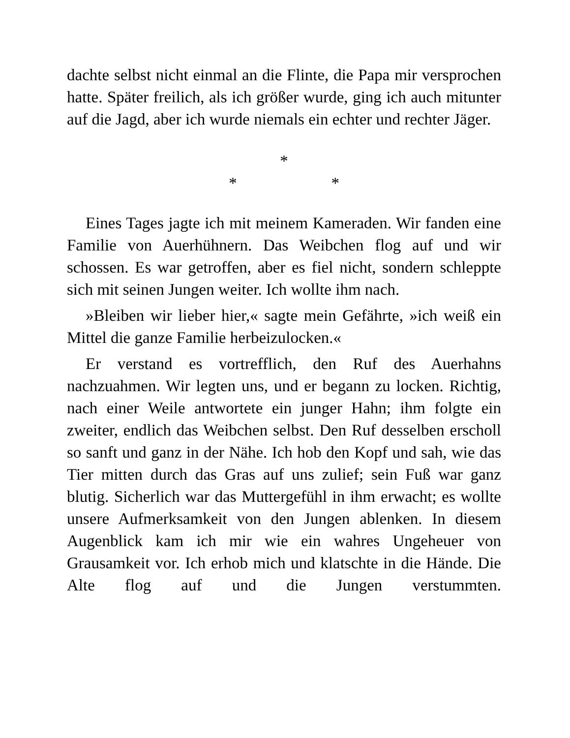dachte selbst nicht einmal an die Flinte, die Papa mir versprochen hatte. Später freilich, als ich größer wurde, ging ich auch mitunter auf die Jagd, aber ich wurde niemals ein echter und rechter Jäger.
*
* *
Eines Tages jagte ich mit meinem Kameraden. Wir fanden eine Familie von Auerhühnern. Das Weibchen flog auf und wir schossen. Es war getroffen, aber es fiel nicht, sondern schleppte sich mit seinen Jungen weiter. Ich wollte ihm nach.
»Bleiben wir lieber hier,« sagte mein Gefährte, »ich weiß ein Mittel die ganze Familie herbeizulocken.«
Er verstand es vortrefflich, den Ruf des Auerhahns nachzuahmen. Wir legten uns, und er begann zu locken. Richtig, nach einer Weile antwortete ein junger Hahn; ihm folgte ein zweiter, endlich das Weibchen selbst. Den Ruf desselben erscholl so sanft und ganz in der Nähe. Ich hob den Kopf und sah, wie das Tier mitten durch das Gras auf uns zulief; sein Fuß war ganz blutig. Sicherlich war das Muttergefühl in ihm erwacht; es wollte unsere Aufmerksamkeit von den Jungen ablenken. In diesem Augenblick kam ich mir wie ein wahres Ungeheuer von Grausamkeit vor. Ich erhob mich und klatschte in die Hände. Die Alte flog auf und die Jungen verstummten.